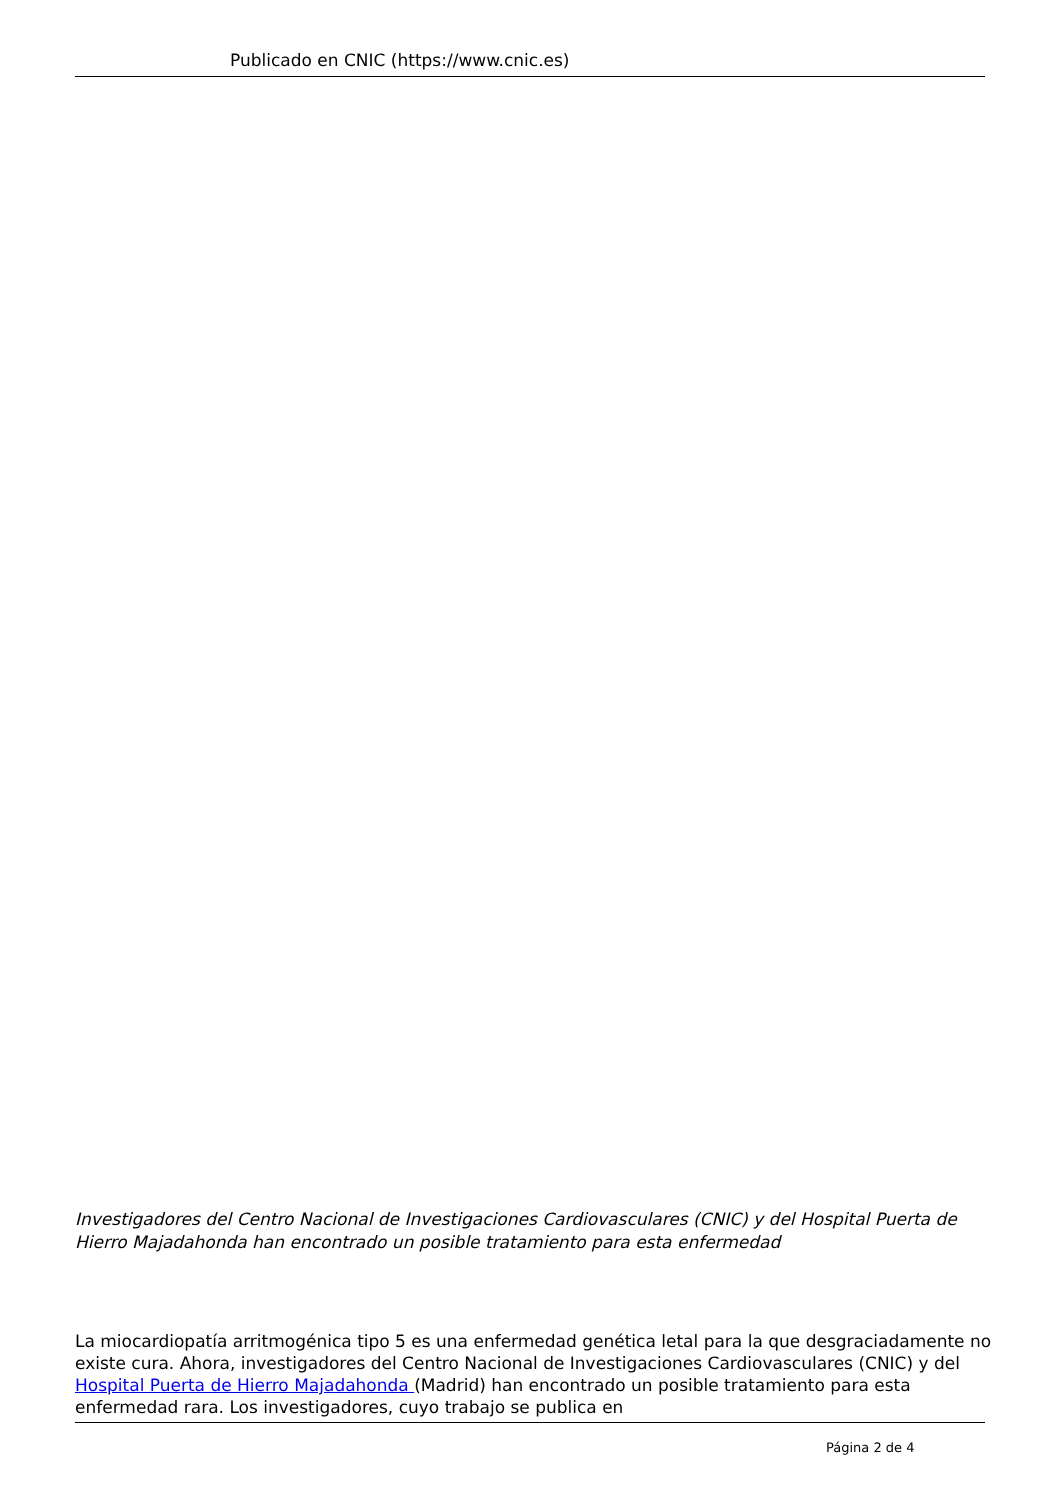Publicado en CNIC (https://www.cnic.es)
Investigadores del Centro Nacional de Investigaciones Cardiovasculares (CNIC) y del Hospital Puerta de Hierro Majadahonda han encontrado un posible tratamiento para esta enfermedad
La miocardiopatía arritmogénica tipo 5 es una enfermedad genética letal para la que desgraciadamente no existe cura. Ahora, investigadores del Centro Nacional de Investigaciones Cardiovasculares (CNIC) y del Hospital Puerta de Hierro Majadahonda (Madrid) han encontrado un posible tratamiento para esta enfermedad rara. Los investigadores, cuyo trabajo se publica en
Página 2 de 4